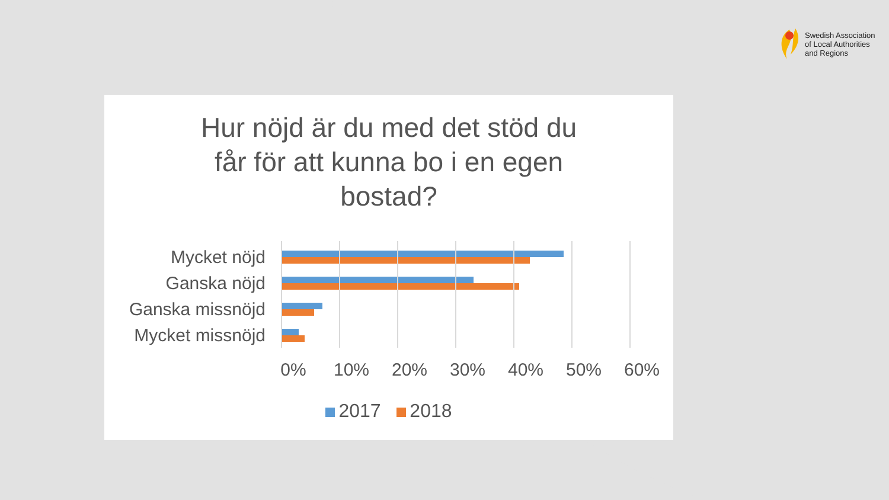Swedish Association
of Local Authorities
and Regions
Hur nöjd är du med det stöd du
får för att kunna bo i en egen
bostad?
Mycket nöjd
Ganska nöjd
Ganska missnöjd
Mycket missnöjd
0% 10% 20% 30% 40% 50% 60%
2017 2018